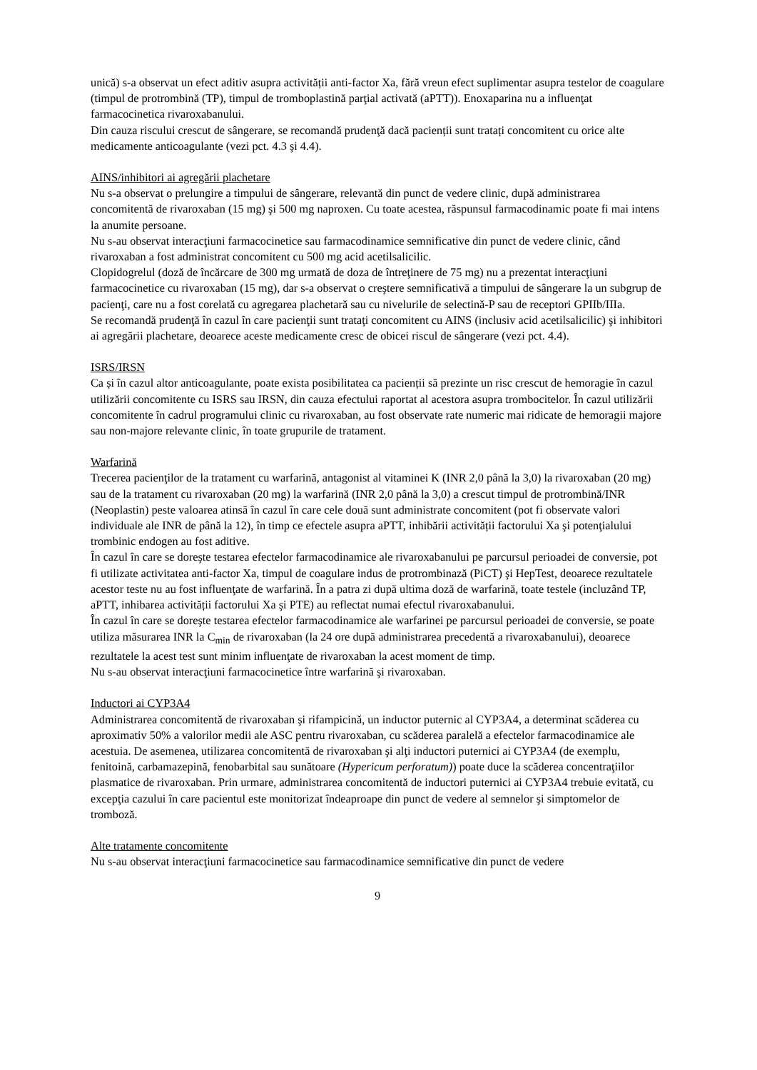unică) s-a observat un efect aditiv asupra activității anti-factor Xa, fără vreun efect suplimentar asupra testelor de coagulare (timpul de protrombină (TP), timpul de tromboplastină parţial activată (aPTT)). Enoxaparina nu a influenţat farmacocinetica rivaroxabanului.
Din cauza riscului crescut de sângerare, se recomandă prudenţă dacă pacienții sunt tratați concomitent cu orice alte medicamente anticoagulante (vezi pct. 4.3 şi 4.4).
AINS/inhibitori ai agregării plachetare
Nu s-a observat o prelungire a timpului de sângerare, relevantă din punct de vedere clinic, după administrarea concomitentă de rivaroxaban (15 mg) şi 500 mg naproxen. Cu toate acestea, răspunsul farmacodinamic poate fi mai intens la anumite persoane.
Nu s-au observat interacţiuni farmacocinetice sau farmacodinamice semnificative din punct de vedere clinic, când rivaroxaban a fost administrat concomitent cu 500 mg acid acetilsalicilic.
Clopidogrelul (doză de încărcare de 300 mg urmată de doza de întreţinere de 75 mg) nu a prezentat interacţiuni farmacocinetice cu rivaroxaban (15 mg), dar s-a observat o creştere semnificativă a timpului de sângerare la un subgrup de pacienţi, care nu a fost corelată cu agregarea plachetară sau cu nivelurile de selectină-P sau de receptori GPIIb/IIIa.
Se recomandă prudenţă în cazul în care pacienţii sunt trataţi concomitent cu AINS (inclusiv acid acetilsalicilic) şi inhibitori ai agregării plachetare, deoarece aceste medicamente cresc de obicei riscul de sângerare (vezi pct. 4.4).
ISRS/IRSN
Ca și în cazul altor anticoagulante, poate exista posibilitatea ca pacienții să prezinte un risc crescut de hemoragie în cazul utilizării concomitente cu ISRS sau IRSN, din cauza efectului raportat al acestora asupra trombocitelor. În cazul utilizării concomitente în cadrul programului clinic cu rivaroxaban, au fost observate rate numeric mai ridicate de hemoragii majore sau non-majore relevante clinic, în toate grupurile de tratament.
Warfarină
Trecerea pacienţilor de la tratament cu warfarină, antagonist al vitaminei K (INR 2,0 până la 3,0) la rivaroxaban (20 mg) sau de la tratament cu rivaroxaban (20 mg) la warfarină (INR 2,0 până la 3,0) a crescut timpul de protrombină/INR (Neoplastin) peste valoarea atinsă în cazul în care cele două sunt administrate concomitent (pot fi observate valori individuale ale INR de până la 12), în timp ce efectele asupra aPTT, inhibării activității factorului Xa şi potenţialului trombinic endogen au fost aditive.
În cazul în care se doreşte testarea efectelor farmacodinamice ale rivaroxabanului pe parcursul perioadei de conversie, pot fi utilizate activitatea anti-factor Xa, timpul de coagulare indus de protrombinază (PiCT) şi HepTest, deoarece rezultatele acestor teste nu au fost influenţate de warfarină. În a patra zi după ultima doză de warfarină, toate testele (incluzând TP, aPTT, inhibarea activității factorului Xa şi PTE) au reflectat numai efectul rivaroxabanului.
În cazul în care se doreşte testarea efectelor farmacodinamice ale warfarinei pe parcursul perioadei de conversie, se poate utiliza măsurarea INR la C<sub>min</sub> de rivaroxaban (la 24 ore după administrarea precedentă a rivaroxabanului), deoarece rezultatele la acest test sunt minim influenţate de rivaroxaban la acest moment de timp.
Nu s-au observat interacţiuni farmacocinetice între warfarină şi rivaroxaban.
Inductori ai CYP3A4
Administrarea concomitentă de rivaroxaban şi rifampicină, un inductor puternic al CYP3A4, a determinat scăderea cu aproximativ 50% a valorilor medii ale ASC pentru rivaroxaban, cu scăderea paralelă a efectelor farmacodinamice ale acestuia. De asemenea, utilizarea concomitentă de rivaroxaban şi alţi inductori puternici ai CYP3A4 (de exemplu, fenitoină, carbamazepină, fenobarbital sau sunătoare (Hypericum perforatum)) poate duce la scăderea concentraţiilor plasmatice de rivaroxaban. Prin urmare, administrarea concomitentă de inductori puternici ai CYP3A4 trebuie evitată, cu excepţia cazului în care pacientul este monitorizat îndeaproape din punct de vedere al semnelor şi simptomelor de tromboză.
Alte tratamente concomitente
Nu s-au observat interacţiuni farmacocinetice sau farmacodinamice semnificative din punct de vedere
9